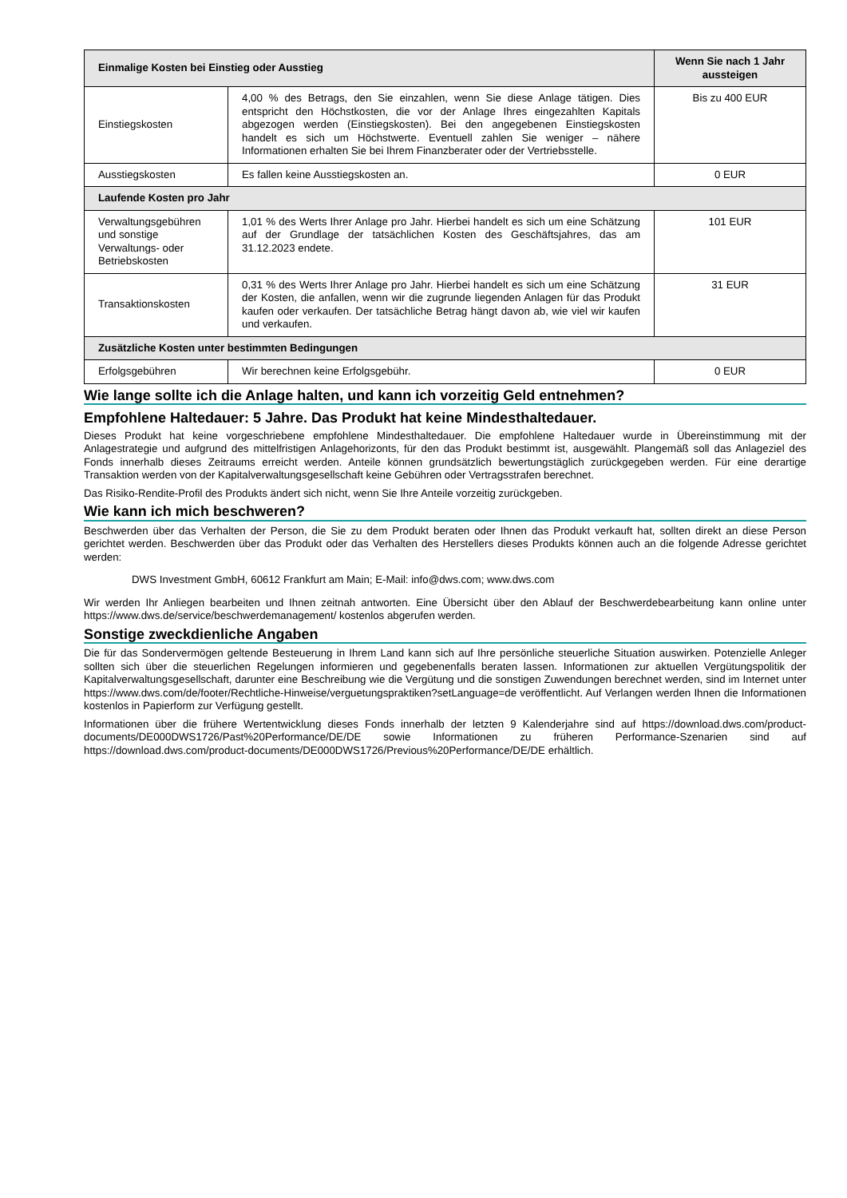| Einmalige Kosten bei Einstieg oder Ausstieg | | Wenn Sie nach 1 Jahr aussteigen |
| --- | --- | --- |
| Einstiegskosten | 4,00 % des Betrags, den Sie einzahlen, wenn Sie diese Anlage tätigen. Dies entspricht den Höchstkosten, die vor der Anlage Ihres eingezahlten Kapitals abgezogen werden (Einstiegskosten). Bei den angegebenen Einstiegskosten handelt es sich um Höchstwerte. Eventuell zahlen Sie weniger – nähere Informationen erhalten Sie bei Ihrem Finanzberater oder der Vertriebsstelle. | Bis zu 400 EUR |
| Ausstiegskosten | Es fallen keine Ausstiegskosten an. | 0 EUR |
| Laufende Kosten pro Jahr | | |
| Verwaltungsgebühren und sonstige Verwaltungs- oder Betriebskosten | 1,01 % des Werts Ihrer Anlage pro Jahr. Hierbei handelt es sich um eine Schätzung auf der Grundlage der tatsächlichen Kosten des Geschäftsjahres, das am 31.12.2023 endete. | 101 EUR |
| Transaktionskosten | 0,31 % des Werts Ihrer Anlage pro Jahr. Hierbei handelt es sich um eine Schätzung der Kosten, die anfallen, wenn wir die zugrunde liegenden Anlagen für das Produkt kaufen oder verkaufen. Der tatsächliche Betrag hängt davon ab, wie viel wir kaufen und verkaufen. | 31 EUR |
| Zusätzliche Kosten unter bestimmten Bedingungen | | |
| Erfolgsgebühren | Wir berechnen keine Erfolgsgebühr. | 0 EUR |
Wie lange sollte ich die Anlage halten, und kann ich vorzeitig Geld entnehmen?
Empfohlene Haltedauer: 5 Jahre. Das Produkt hat keine Mindesthaltedauer.
Dieses Produkt hat keine vorgeschriebene empfohlene Mindesthaltedauer. Die empfohlene Haltedauer wurde in Übereinstimmung mit der Anlagestrategie und aufgrund des mittelfristigen Anlagehorizonts, für den das Produkt bestimmt ist, ausgewählt. Plangemäß soll das Anlageziel des Fonds innerhalb dieses Zeitraums erreicht werden. Anteile können grundsätzlich bewertungstäglich zurückgegeben werden. Für eine derartige Transaktion werden von der Kapitalverwaltungsgesellschaft keine Gebühren oder Vertragsstrafen berechnet.
Das Risiko-Rendite-Profil des Produkts ändert sich nicht, wenn Sie Ihre Anteile vorzeitig zurückgeben.
Wie kann ich mich beschweren?
Beschwerden über das Verhalten der Person, die Sie zu dem Produkt beraten oder Ihnen das Produkt verkauft hat, sollten direkt an diese Person gerichtet werden. Beschwerden über das Produkt oder das Verhalten des Herstellers dieses Produkts können auch an die folgende Adresse gerichtet werden:
DWS Investment GmbH, 60612 Frankfurt am Main; E-Mail: info@dws.com; www.dws.com
Wir werden Ihr Anliegen bearbeiten und Ihnen zeitnah antworten. Eine Übersicht über den Ablauf der Beschwerdebearbeitung kann online unter https://www.dws.de/service/beschwerdemanagement/ kostenlos abgerufen werden.
Sonstige zweckdienliche Angaben
Die für das Sondervermögen geltende Besteuerung in Ihrem Land kann sich auf Ihre persönliche steuerliche Situation auswirken. Potenzielle Anleger sollten sich über die steuerlichen Regelungen informieren und gegebenenfalls beraten lassen. Informationen zur aktuellen Vergütungspolitik der Kapitalverwaltungsgesellschaft, darunter eine Beschreibung wie die Vergütung und die sonstigen Zuwendungen berechnet werden, sind im Internet unter https://www.dws.com/de/footer/Rechtliche-Hinweise/verguetungspraktiken?setLanguage=de veröffentlicht. Auf Verlangen werden Ihnen die Informationen kostenlos in Papierform zur Verfügung gestellt.
Informationen über die frühere Wertentwicklung dieses Fonds innerhalb der letzten 9 Kalenderjahre sind auf https://download.dws.com/product-documents/DE000DWS1726/Past%20Performance/DE/DE sowie Informationen zu früheren Performance-Szenarien sind auf https://download.dws.com/product-documents/DE000DWS1726/Previous%20Performance/DE/DE erhältlich.